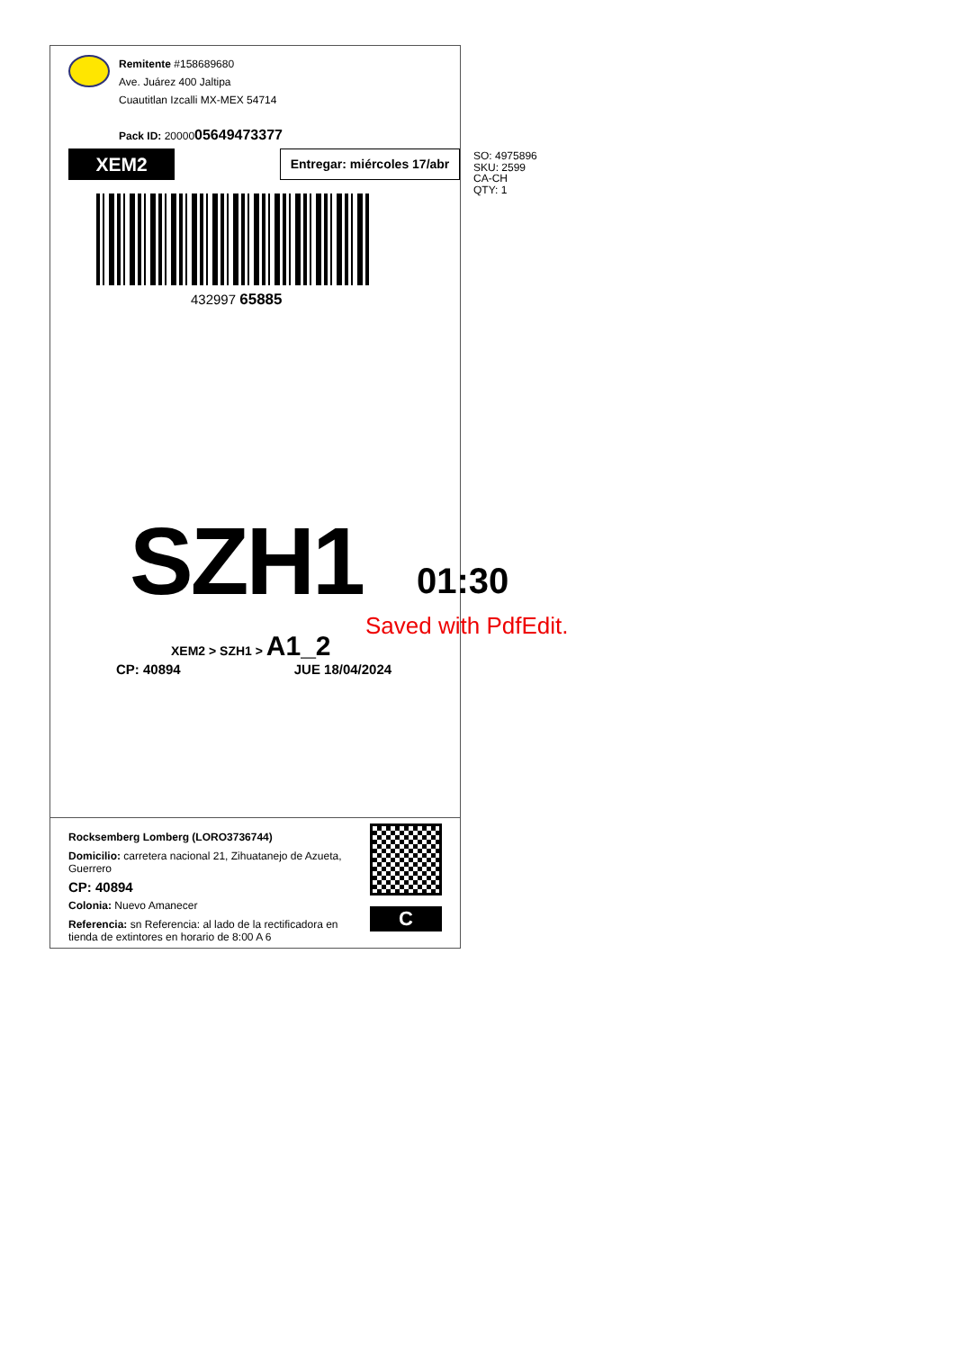Remitente #158689680
Ave. Juárez 400 Jaltipa
Cuautitlan Izcalli MX-MEX 54714
Pack ID: 2000005649473377
XEM2
Entregar: miércoles 17/abr
432997 65885
SZH1
01:30
Saved with PdfEdit.
XEM2 > SZH1 > A1_2
CP: 40894 JUE 18/04/2024
Rocksemberg Lomberg (LORO3736744)
Domicilio: carretera nacional 21, Zihuatanejo de Azueta, Guerrero
CP: 40894
Colonia: Nuevo Amanecer
Referencia: sn Referencia: al lado de la rectificadora en tienda de extintores en horario de 8:00 A 6
C
SO: 4975896
SKU: 2599
CA-CH
QTY: 1